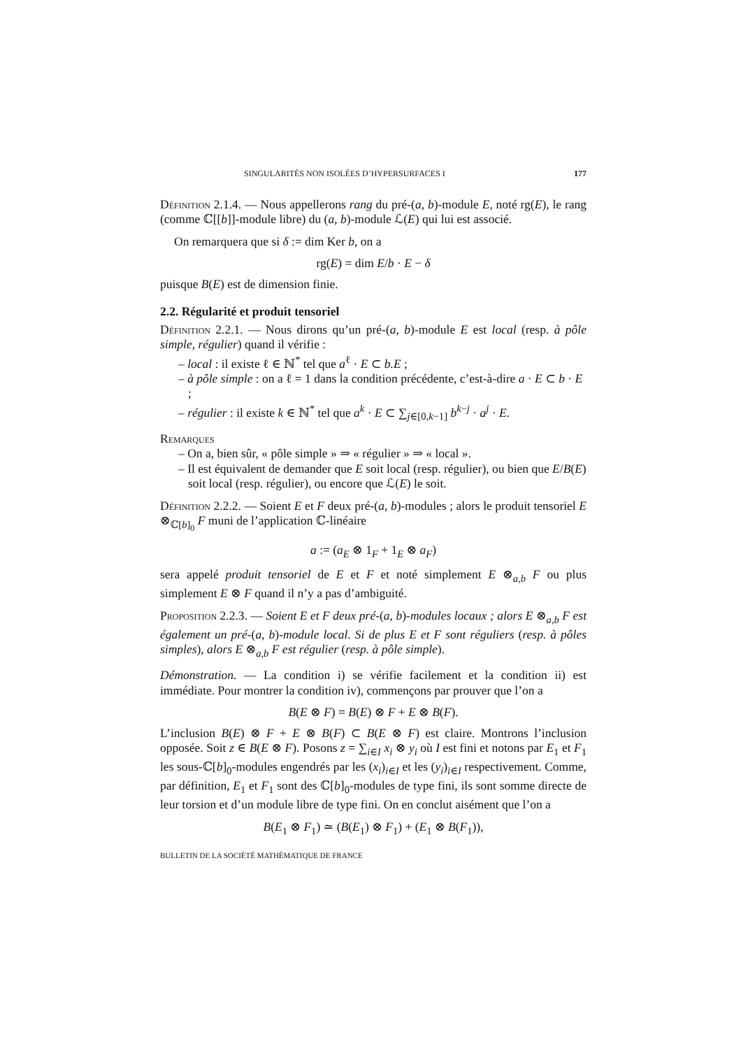SINGULARITÉS NON ISOLÉES D’HYPERSURFACES I 177
Définition 2.1.4. — Nous appellerons rang du pré-(a, b)-module E, noté rg(E), le rang (comme ℂ[[b]]-module libre) du (a, b)-module ℒ(E) qui lui est associé.
On remarquera que si δ := dim Ker b, on a
rg(E) = dim E/b · E − δ
puisque B(E) est de dimension finie.
2.2. Régularité et produit tensoriel
Définition 2.2.1. — Nous dirons qu’un pré-(a, b)-module E est local (resp. à pôle simple, régulier) quand il vérifie :
– local : il existe ℓ ∈ ℕ<sup>*</sup> tel que a<sup>ℓ</sup> · E ⊂ b.E ;
– à pôle simple : on a ℓ = 1 dans la condition précédente, c’est-à-dire a · E ⊂ b · E ;
– régulier : il existe k ∈ ℕ<sup>*</sup> tel que a<sup>k</sup> · E ⊂ ∑<sub>j∈[0,k−1]</sub> b<sup>k−j</sup> · a<sup>j</sup> · E.
Remarques
– On a, bien sûr, « pôle simple » ⇒ « régulier » ⇒ « local ».
– Il est équivalent de demander que E soit local (resp. régulier), ou bien que E/B(E) soit local (resp. régulier), ou encore que ℒ(E) le soit.
Définition 2.2.2. — Soient E et F deux pré-(a, b)-modules ; alors le produit tensoriel E ⊗<sub>ℂ[b]<sub>0</sub></sub> F muni de l’application ℂ-linéaire
a := (a<sub>E</sub> ⊗ 1<sub>F</sub> + 1<sub>E</sub> ⊗ a<sub>F</sub>)
sera appelé produit tensoriel de E et F et noté simplement E ⊗<sub>a,b</sub> F ou plus simplement E ⊗ F quand il n’y a pas d’ambiguité.
Proposition 2.2.3. — Soient E et F deux pré-(a, b)-modules locaux ; alors E ⊗<sub>a,b</sub> F est également un pré-(a, b)-module local. Si de plus E et F sont réguliers (resp. à pôles simples), alors E ⊗<sub>a,b</sub> F est régulier (resp. à pôle simple).
Démonstration. — La condition i) se vérifie facilement et la condition ii) est immédiate. Pour montrer la condition iv), commençons par prouver que l’on a
B(E ⊗ F) = B(E) ⊗ F + E ⊗ B(F).
L’inclusion B(E) ⊗ F + E ⊗ B(F) ⊂ B(E ⊗ F) est claire. Montrons l’inclusion opposée. Soit z ∈ B(E ⊗ F). Posons z = ∑<sub>i∈I</sub> x<sub>i</sub> ⊗ y<sub>i</sub> où I est fini et notons par E<sub>1</sub> et F<sub>1</sub> les sous-ℂ[b]<sub>0</sub>-modules engendrés par les (x<sub>i</sub>)<sub>i∈I</sub> et les (y<sub>i</sub>)<sub>i∈I</sub> respectivement. Comme, par définition, E<sub>1</sub> et F<sub>1</sub> sont des ℂ[b]<sub>0</sub>-modules de type fini, ils sont somme directe de leur torsion et d’un module libre de type fini. On en conclut aisément que l’on a
B(E<sub>1</sub> ⊗ F<sub>1</sub>) ≃ (B(E<sub>1</sub>) ⊗ F<sub>1</sub>) + (E<sub>1</sub> ⊗ B(F<sub>1</sub>)),
BULLETIN DE LA SOCIÉTÉ MATHÉMATIQUE DE FRANCE